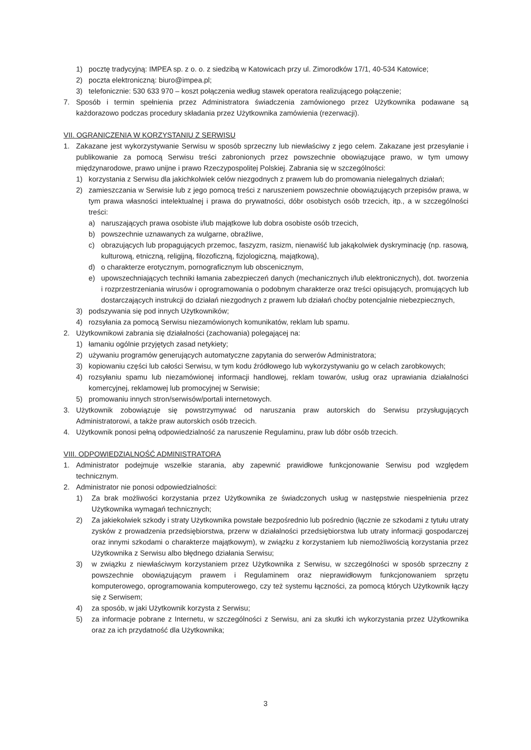1) pocztę tradycyjną: IMPEA sp. z o. o. z siedzibą w Katowicach przy ul. Zimorodków 17/1, 40-534 Katowice;
2) poczta elektroniczną: biuro@impea.pl;
3) telefonicznie: 530 633 970 – koszt połączenia według stawek operatora realizującego połączenie;
7. Sposób i termin spełnienia przez Administratora świadczenia zamówionego przez Użytkownika podawane są każdorazowo podczas procedury składania przez Użytkownika zamówienia (rezerwacji).
VII. OGRANICZENIA W KORZYSTANIU Z SERWISU
1. Zakazane jest wykorzystywanie Serwisu w sposób sprzeczny lub niewłaściwy z jego celem. Zakazane jest przesyłanie i publikowanie za pomocą Serwisu treści zabronionych przez powszechnie obowiązujące prawo, w tym umowy międzynarodowe, prawo unijne i prawo Rzeczypospolitej Polskiej. Zabrania się w szczególności:
1) korzystania z Serwisu dla jakichkolwiek celów niezgodnych z prawem lub do promowania nielegalnych działań;
2) zamieszczania w Serwisie lub z jego pomocą treści z naruszeniem powszechnie obowiązujących przepisów prawa, w tym prawa własności intelektualnej i prawa do prywatności, dóbr osobistych osób trzecich, itp., a w szczególności treści:
a) naruszających prawa osobiste i/lub majątkowe lub dobra osobiste osób trzecich,
b) powszechnie uznawanych za wulgarne, obraźliwe,
c) obrazujących lub propagujących przemoc, faszyzm, rasizm, nienawiść lub jakąkolwiek dyskryminację (np. rasową, kulturową, etniczną, religijną, filozoficzną, fizjologiczną, majątkową),
d) o charakterze erotycznym, pornograficznym lub obscenicznym,
e) upowszechniających techniki łamania zabezpieczeń danych (mechanicznych i/lub elektronicznych), dot. tworzenia i rozprzestrzeniania wirusów i oprogramowania o podobnym charakterze oraz treści opisujących, promujących lub dostarczających instrukcji do działań niezgodnych z prawem lub działań choćby potencjalnie niebezpiecznych,
3) podszywania się pod innych Użytkowników;
4) rozsyłania za pomocą Serwisu niezamówionych komunikatów, reklam lub spamu.
2. Użytkownikowi zabrania się działalności (zachowania) polegającej na:
1) łamaniu ogólnie przyjętych zasad netykiety;
2) używaniu programów generujących automatyczne zapytania do serwerów Administratora;
3) kopiowaniu części lub całości Serwisu, w tym kodu źródłowego lub wykorzystywaniu go w celach zarobkowych;
4) rozsyłaniu spamu lub niezamówionej informacji handlowej, reklam towarów, usług oraz uprawiania działalności komercyjnej, reklamowej lub promocyjnej w Serwisie;
5) promowaniu innych stron/serwisów/portali internetowych.
3. Użytkownik zobowiązuje się powstrzymywać od naruszania praw autorskich do Serwisu przysługujących Administratorowi, a także praw autorskich osób trzecich.
4. Użytkownik ponosi pełną odpowiedzialność za naruszenie Regulaminu, praw lub dóbr osób trzecich.
VIII. ODPOWIEDZIALNOŚĆ ADMINISTRATORA
1. Administrator podejmuje wszelkie starania, aby zapewnić prawidłowe funkcjonowanie Serwisu pod względem technicznym.
2. Administrator nie ponosi odpowiedzialności:
1) Za brak możliwości korzystania przez Użytkownika ze świadczonych usług w następstwie niespełnienia przez Użytkownika wymagań technicznych;
2) Za jakiekolwiek szkody i straty Użytkownika powstałe bezpośrednio lub pośrednio (łącznie ze szkodami z tytułu utraty zysków z prowadzenia przedsiębiorstwa, przerw w działalności przedsiębiorstwa lub utraty informacji gospodarczej oraz innymi szkodami o charakterze majątkowym), w związku z korzystaniem lub niemożliwością korzystania przez Użytkownika z Serwisu albo błędnego działania Serwisu;
3) w związku z niewłaściwym korzystaniem przez Użytkownika z Serwisu, w szczególności w sposób sprzeczny z powszechnie obowiązującym prawem i Regulaminem oraz nieprawidłowym funkcjonowaniem sprzętu komputerowego, oprogramowania komputerowego, czy też systemu łączności, za pomocą których Użytkownik łączy się z Serwisem;
4) za sposób, w jaki Użytkownik korzysta z Serwisu;
5) za informacje pobrane z Internetu, w szczególności z Serwisu, ani za skutki ich wykorzystania przez Użytkownika oraz za ich przydatność dla Użytkownika;
3